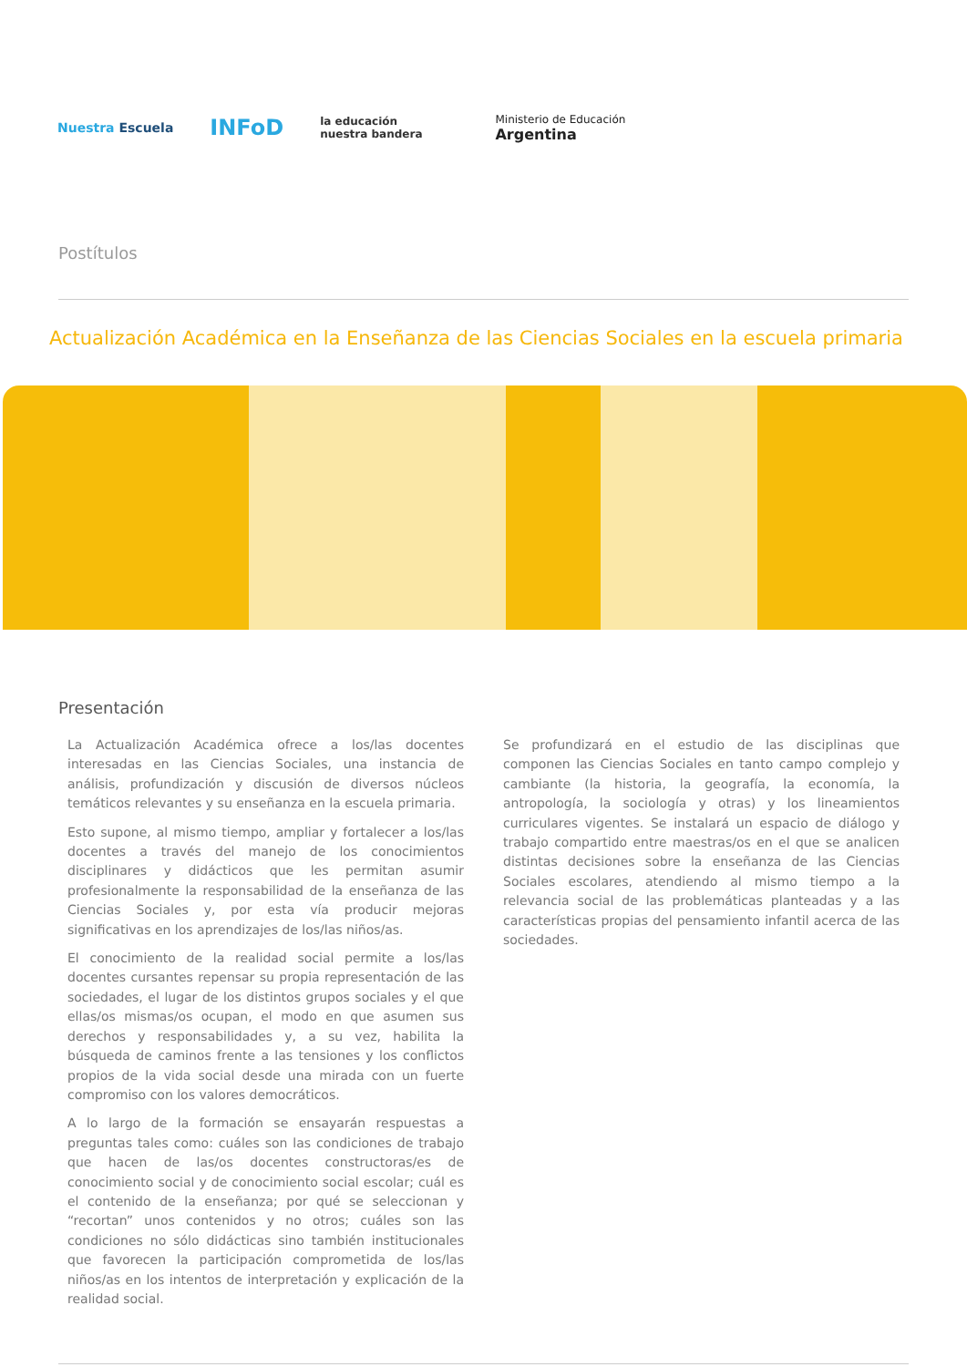Nuestra Escuela
INFoD
la educación
nuestra bandera
Ministerio de Educación
Argentina
Postítulos
Actualización Académica en la Enseñanza de las Ciencias Sociales en la escuela primaria
Presentación
La Actualización Académica ofrece a los/las docentes interesadas en las Ciencias Sociales, una instancia de análisis, profundización y discusión de diversos núcleos temáticos relevantes y su enseñanza en la escuela primaria.
Esto supone, al mismo tiempo, ampliar y fortalecer a los/las docentes a través del manejo de los conocimientos disciplinares y didácticos que les permitan asumir profesionalmente la responsabilidad de la enseñanza de las Ciencias Sociales y, por esta vía producir mejoras significativas en los aprendizajes de los/las niños/as.
El conocimiento de la realidad social permite a los/las docentes cursantes repensar su propia representación de las sociedades, el lugar de los distintos grupos sociales y el que ellas/os mismas/os ocupan, el modo en que asumen sus derechos y responsabilidades y, a su vez, habilita la búsqueda de caminos frente a las tensiones y los conflictos propios de la vida social desde una mirada con un fuerte compromiso con los valores democráticos.
A lo largo de la formación se ensayarán respuestas a preguntas tales como: cuáles son las condiciones de trabajo que hacen de las/os docentes constructoras/es de conocimiento social y de conocimiento social escolar; cuál es el contenido de la enseñanza; por qué se seleccionan y “recortan” unos contenidos y no otros; cuáles son las condiciones no sólo didácticas sino también institucionales que favorecen la participación comprometida de los/las niños/as en los intentos de interpretación y explicación de la realidad social.
Se profundizará en el estudio de las disciplinas que componen las Ciencias Sociales en tanto campo complejo y cambiante (la historia, la geografía, la economía, la antropología, la sociología y otras) y los lineamientos curriculares vigentes. Se instalará un espacio de diálogo y trabajo compartido entre maestras/os en el que se analicen distintas decisiones sobre la enseñanza de las Ciencias Sociales escolares, atendiendo al mismo tiempo a la relevancia social de las problemáticas planteadas y a las características propias del pensamiento infantil acerca de las sociedades.